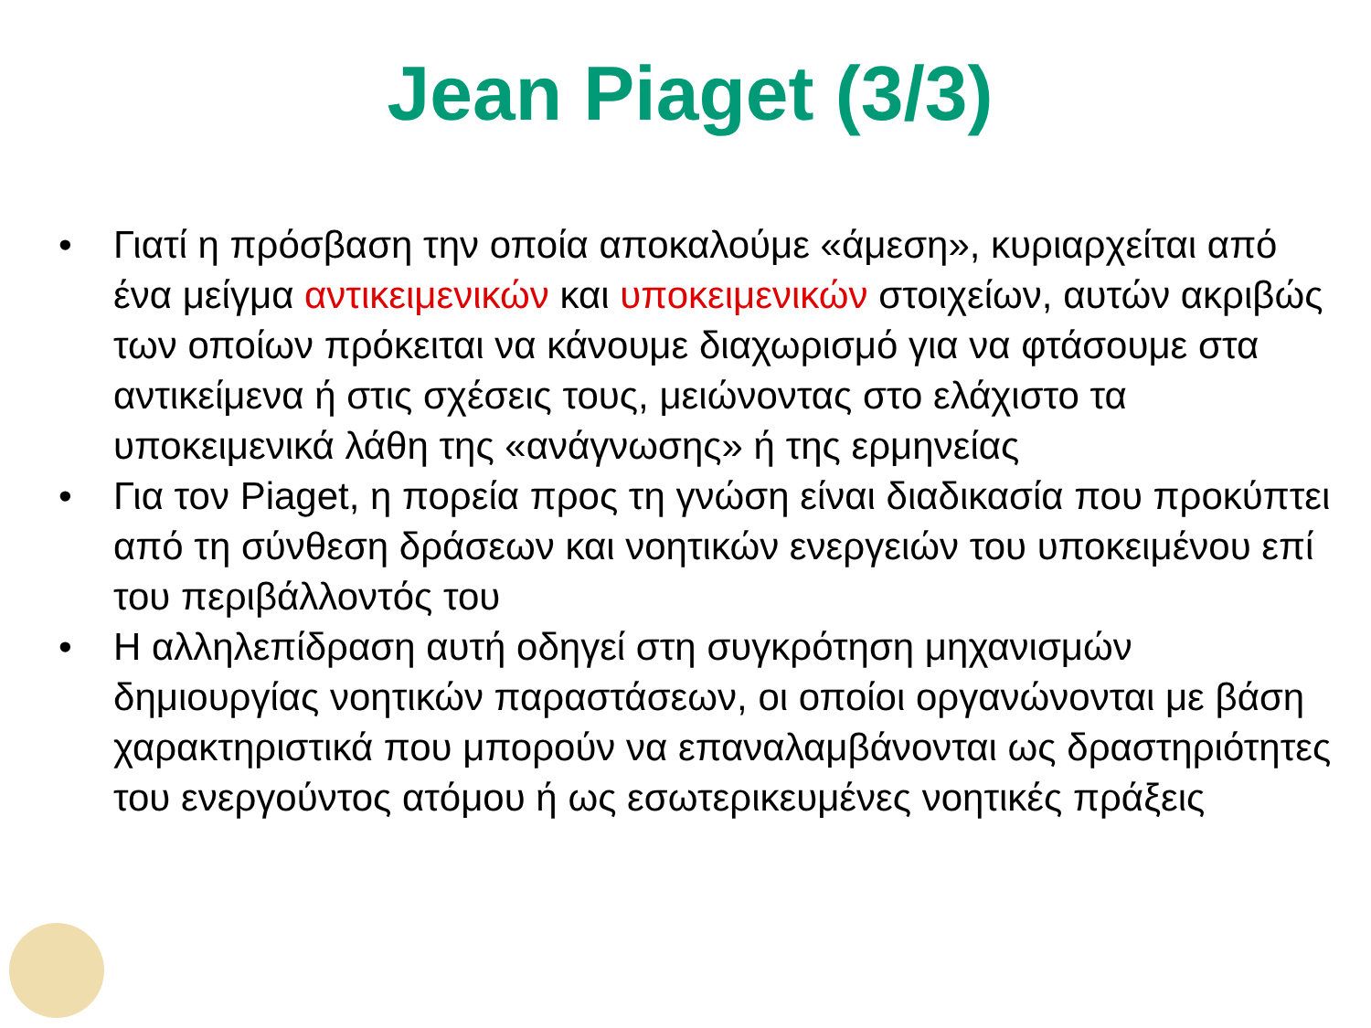Jean Piaget (3/3)
• Γιατί η πρόσβαση την οποία αποκαλούμε «άμεση», κυριαρχείται από ένα μείγμα αντικειμενικών και υποκειμενικών στοιχείων, αυτών ακριβώς των οποίων πρόκειται να κάνουμε διαχωρισμό για να φτάσουμε στα αντικείμενα ή στις σχέσεις τους, μειώνοντας στο ελάχιστο τα υποκειμενικά λάθη της «ανάγνωσης» ή της ερμηνείας
• Για τον Piaget, η πορεία προς τη γνώση είναι διαδικασία που προκύπτει από τη σύνθεση δράσεων και νοητικών ενεργειών του υποκειμένου επί του περιβάλλοντός του
• Η αλληλεπίδραση αυτή οδηγεί στη συγκρότηση μηχανισμών δημιουργίας νοητικών παραστάσεων, οι οποίοι οργανώνονται με βάση χαρακτηριστικά που μπορούν να επαναλαμβάνονται ως δραστηριότητες του ενεργούντος ατόμου ή ως εσωτερικευμένες νοητικές πράξεις